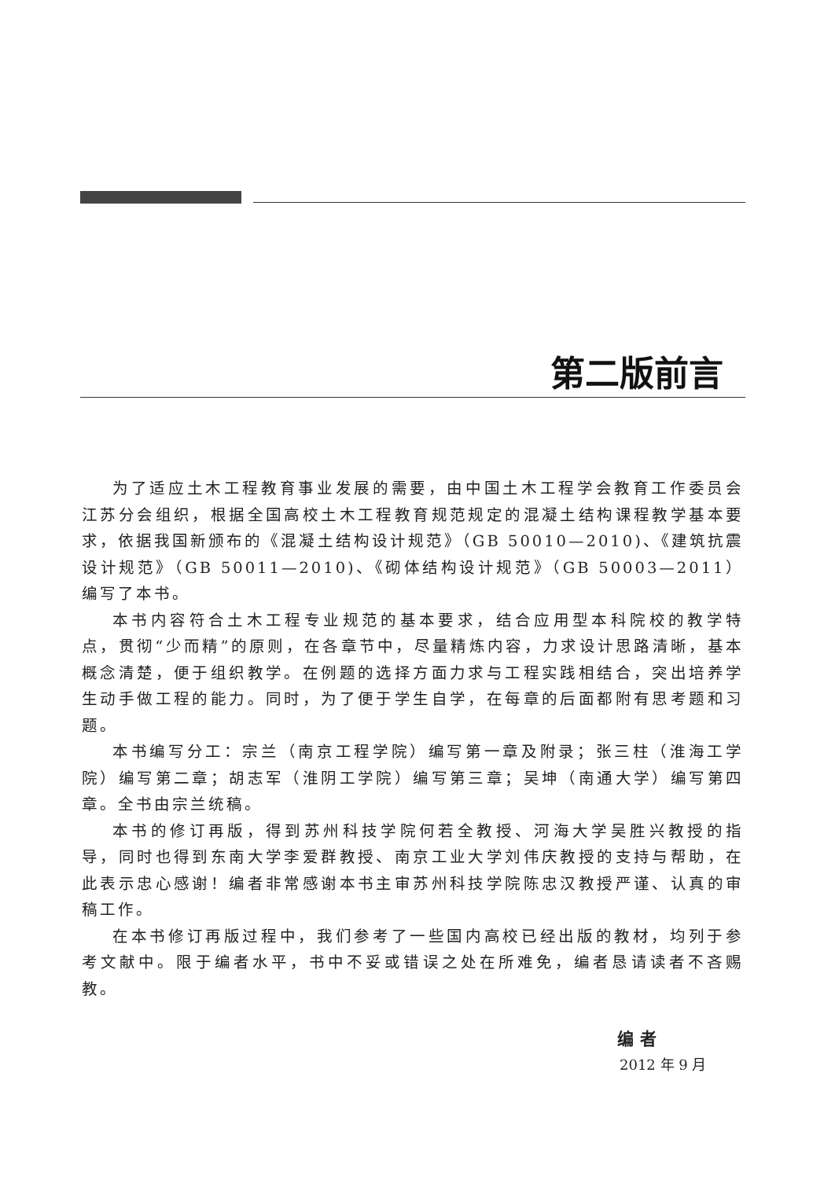第二版前言
为了适应土木工程教育事业发展的需要，由中国土木工程学会教育工作委员会江苏分会组织，根据全国高校土木工程教育规范规定的混凝土结构课程教学基本要求，依据我国新颁布的《混凝土结构设计规范》（GB 50010—2010)、《建筑抗震设计规范》（GB 50011—2010)、《砌体结构设计规范》（GB 50003—2011）编写了本书。
本书内容符合土木工程专业规范的基本要求，结合应用型本科院校的教学特点，贯彻“少而精”的原则，在各章节中，尽量精炼内容，力求设计思路清晰，基本概念清楚，便于组织教学。在例题的选择方面力求与工程实践相结合，突出培养学生动手做工程的能力。同时，为了便于学生自学，在每章的后面都附有思考题和习题。
本书编写分工：宗兰（南京工程学院）编写第一章及附录；张三柱（淮海工学院）编写第二章；胡志军（淮阴工学院）编写第三章；吴坤（南通大学）编写第四章。全书由宗兰统稿。
本书的修订再版，得到苏州科技学院何若全教授、河海大学吴胜兴教授的指导，同时也得到东南大学李爱群教授、南京工业大学刘伟庆教授的支持与帮助，在此表示忠心感谢！编者非常感谢本书主审苏州科技学院陈忠汉教授严谨、认真的审稿工作。
在本书修订再版过程中，我们参考了一些国内高校已经出版的教材，均列于参考文献中。限于编者水平，书中不妥或错误之处在所难免，编者恳请读者不吝赐教。
编者
2012 年 9 月